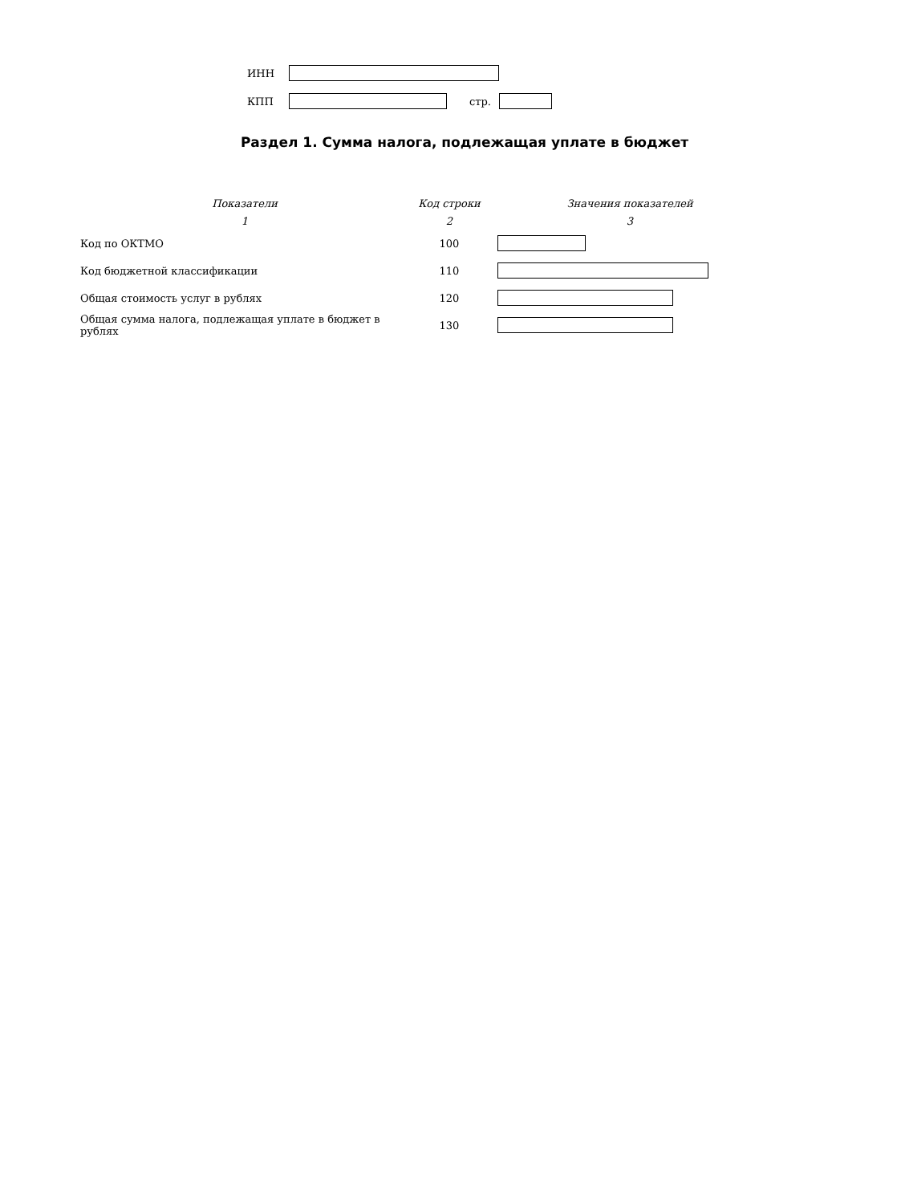ИНН
КПП стр.
Раздел 1. Сумма налога, подлежащая уплате в бюджет
| Показатели | Код строки | Значения показателей |
| --- | --- | --- |
| 1 | 2 | 3 |
| Код по ОКТМО | 100 | |
| Код бюджетной классификации | 110 | |
| Общая стоимость услуг в рублях | 120 | |
| Общая сумма налога, подлежащая уплате в бюджет в рублях | 130 | |